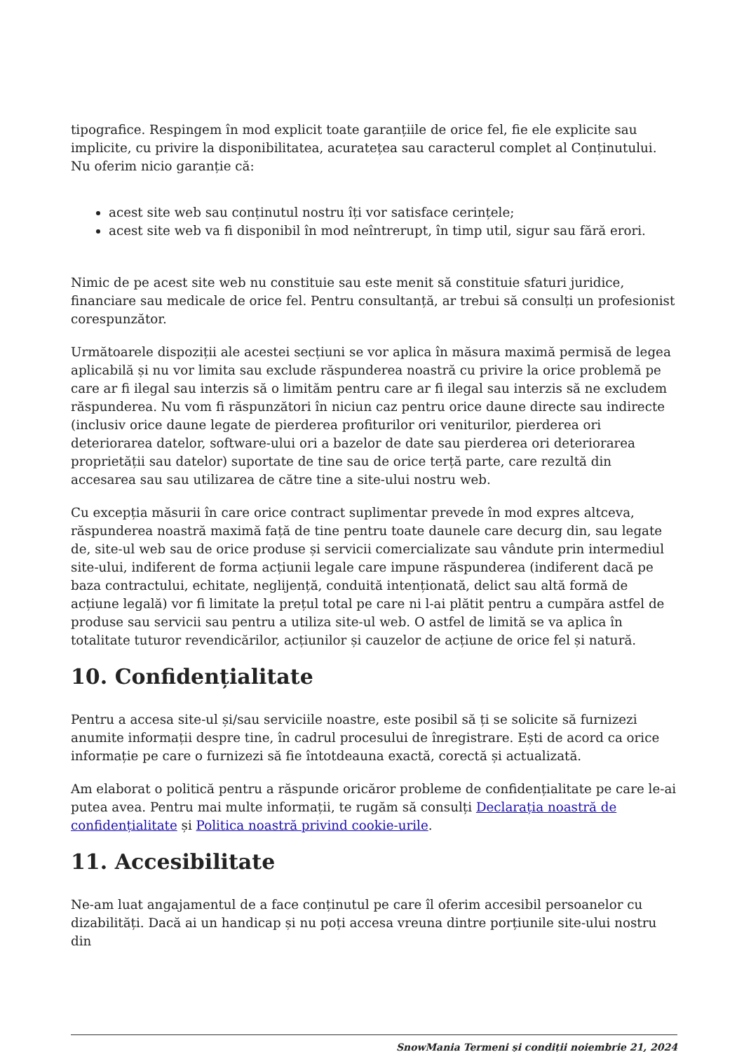tipografice. Respingem în mod explicit toate garanțiile de orice fel, fie ele explicite sau implicite, cu privire la disponibilitatea, acuratețea sau caracterul complet al Conținutului. Nu oferim nicio garanție că:
acest site web sau conținutul nostru îți vor satisface cerințele;
acest site web va fi disponibil în mod neîntrerupt, în timp util, sigur sau fără erori.
Nimic de pe acest site web nu constituie sau este menit să constituie sfaturi juridice, financiare sau medicale de orice fel. Pentru consultanță, ar trebui să consulți un profesionist corespunzător.
Următoarele dispoziții ale acestei secțiuni se vor aplica în măsura maximă permisă de legea aplicabilă și nu vor limita sau exclude răspunderea noastră cu privire la orice problemă pe care ar fi ilegal sau interzis să o limităm pentru care ar fi ilegal sau interzis să ne excludem răspunderea. Nu vom fi răspunzători în niciun caz pentru orice daune directe sau indirecte (inclusiv orice daune legate de pierderea profiturilor ori veniturilor, pierderea ori deteriorarea datelor, software-ului ori a bazelor de date sau pierderea ori deteriorarea proprietății sau datelor) suportate de tine sau de orice terță parte, care rezultă din accesarea sau sau utilizarea de către tine a site-ului nostru web.
Cu excepția măsurii în care orice contract suplimentar prevede în mod expres altceva, răspunderea noastră maximă față de tine pentru toate daunele care decurg din, sau legate de, site-ul web sau de orice produse și servicii comercializate sau vândute prin intermediul site-ului, indiferent de forma acțiunii legale care impune răspunderea (indiferent dacă pe baza contractului, echitate, neglijență, conduită intenționată, delict sau altă formă de acțiune legală) vor fi limitate la prețul total pe care ni l-ai plătit pentru a cumpăra astfel de produse sau servicii sau pentru a utiliza site-ul web. O astfel de limită se va aplica în totalitate tuturor revendicărilor, acțiunilor și cauzelor de acțiune de orice fel și natură.
10. Confidențialitate
Pentru a accesa site-ul și/sau serviciile noastre, este posibil să ți se solicite să furnizezi anumite informații despre tine, în cadrul procesului de înregistrare. Ești de acord ca orice informație pe care o furnizezi să fie întotdeauna exactă, corectă și actualizată.
Am elaborat o politică pentru a răspunde oricăror probleme de confidențialitate pe care le-ai putea avea. Pentru mai multe informații, te rugăm să consulți Declarația noastră de confidențialitate și Politica noastră privind cookie-urile.
11. Accesibilitate
Ne-am luat angajamentul de a face conținutul pe care îl oferim accesibil persoanelor cu dizabilități. Dacă ai un handicap și nu poți accesa vreuna dintre porțiunile site-ului nostru din
SnowMania Termeni și condiții noiembrie 21, 2024